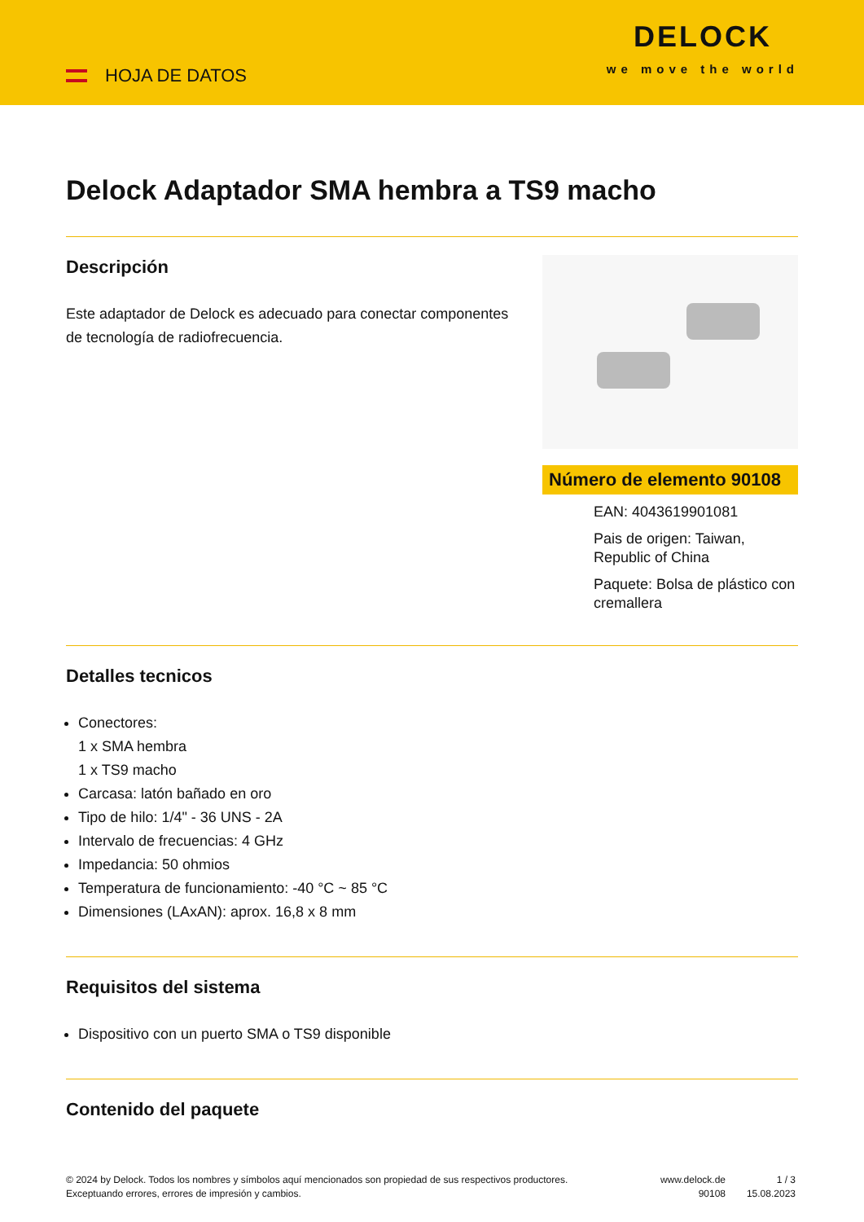HOJA DE DATOS
DELOCK
we move the world
Delock Adaptador SMA hembra a TS9 macho
Descripción
Este adaptador de Delock es adecuado para conectar componentes de tecnología de radiofrecuencia.
Número de elemento 90108
EAN: 4043619901081
Pais de origen: Taiwan, Republic of China
Paquete: Bolsa de plástico con cremallera
Detalles tecnicos
Conectores:
1 x SMA hembra
1 x TS9 macho
Carcasa: latón bañado en oro
Tipo de hilo: 1/4" - 36 UNS - 2A
Intervalo de frecuencias: 4 GHz
Impedancia: 50 ohmios
Temperatura de funcionamiento: -40 °C ~ 85 °C
Dimensiones (LAxAN): aprox. 16,8 x 8 mm
Requisitos del sistema
Dispositivo con un puerto SMA o TS9 disponible
Contenido del paquete
© 2024 by Delock. Todos los nombres y símbolos aquí mencionados son propiedad de sus respectivos productores. Exceptuando errores, errores de impresión y cambios.
www.delock.de
90108
1 / 3
15.08.2023